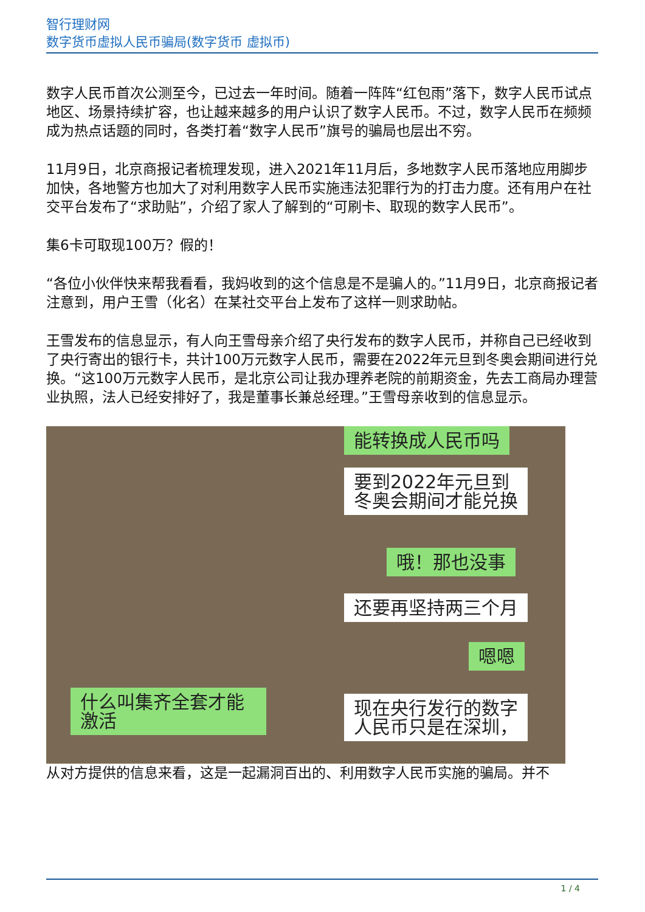智行理财网
数字货币虚拟人民币骗局(数字货币 虚拟币)
数字人民币首次公测至今，已过去一年时间。随着一阵阵“红包雨”落下，数字人民币试点地区、场景持续扩容，也让越来越多的用户认识了数字人民币。不过，数字人民币在频频成为热点话题的同时，各类打着“数字人民币”旗号的骗局也层出不穷。
11月9日，北京商报记者梳理发现，进入2021年11月后，多地数字人民币落地应用脚步加快，各地警方也加大了对利用数字人民币实施违法犯罪行为的打击力度。还有用户在社交平台发布了“求助贴”，介绍了家人了解到的“可刷卡、取现的数字人民币”。
集6卡可取现100万？假的！
“各位小伙伴快来帮我看看，我妈收到的这个信息是不是骗人的。”11月9日，北京商报记者注意到，用户王雪（化名）在某社交平台上发布了这样一则求助帖。
王雪发布的信息显示，有人向王雪母亲介绍了央行发布的数字人民币，并称自己已经收到了央行寄出的银行卡，共计100万元数字人民币，需要在2022年元旦到冬奥会期间进行兑换。“这100万元数字人民币，是北京公司让我办理养老院的前期资金，先去工商局办理营业执照，法人已经安排好了，我是董事长兼总经理。”王雪母亲收到的信息显示。
能转换成人民币吗
要到2022年元旦到
冬奥会期间才能兑换
哦！那也没事
还要再坚持两三个月
嗯嗯
什么叫集齐全套才能激活
现在央行发行的数字
人民币只是在深圳，
从对方提供的信息来看，这是一起漏洞百出的、利用数字人民币实施的骗局。并不
1 / 4